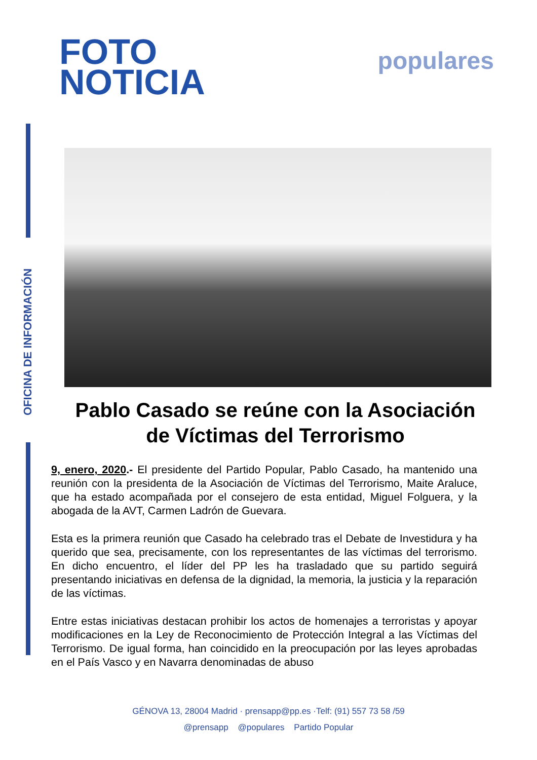OFICINA DE INFORMACIÓN
FOTO
NOTICIA
populares
Pablo Casado se reúne con la Asociación de Víctimas del Terrorismo
9, enero, 2020.- El presidente del Partido Popular, Pablo Casado, ha mantenido una reunión con la presidenta de la Asociación de Víctimas del Terrorismo, Maite Araluce, que ha estado acompañada por el consejero de esta entidad, Miguel Folguera, y la abogada de la AVT, Carmen Ladrón de Guevara.
Esta es la primera reunión que Casado ha celebrado tras el Debate de Investidura y ha querido que sea, precisamente, con los representantes de las víctimas del terrorismo. En dicho encuentro, el líder del PP les ha trasladado que su partido seguirá presentando iniciativas en defensa de la dignidad, la memoria, la justicia y la reparación de las víctimas.
Entre estas iniciativas destacan prohibir los actos de homenajes a terroristas y apoyar modificaciones en la Ley de Reconocimiento de Protección Integral a las Víctimas del Terrorismo. De igual forma, han coincidido en la preocupación por las leyes aprobadas en el País Vasco y en Navarra denominadas de abuso
GÉNOVA 13, 28004 Madrid · prensapp@pp.es ·Telf: (91) 557 73 58 /59
@prensapp @populares Partido Popular